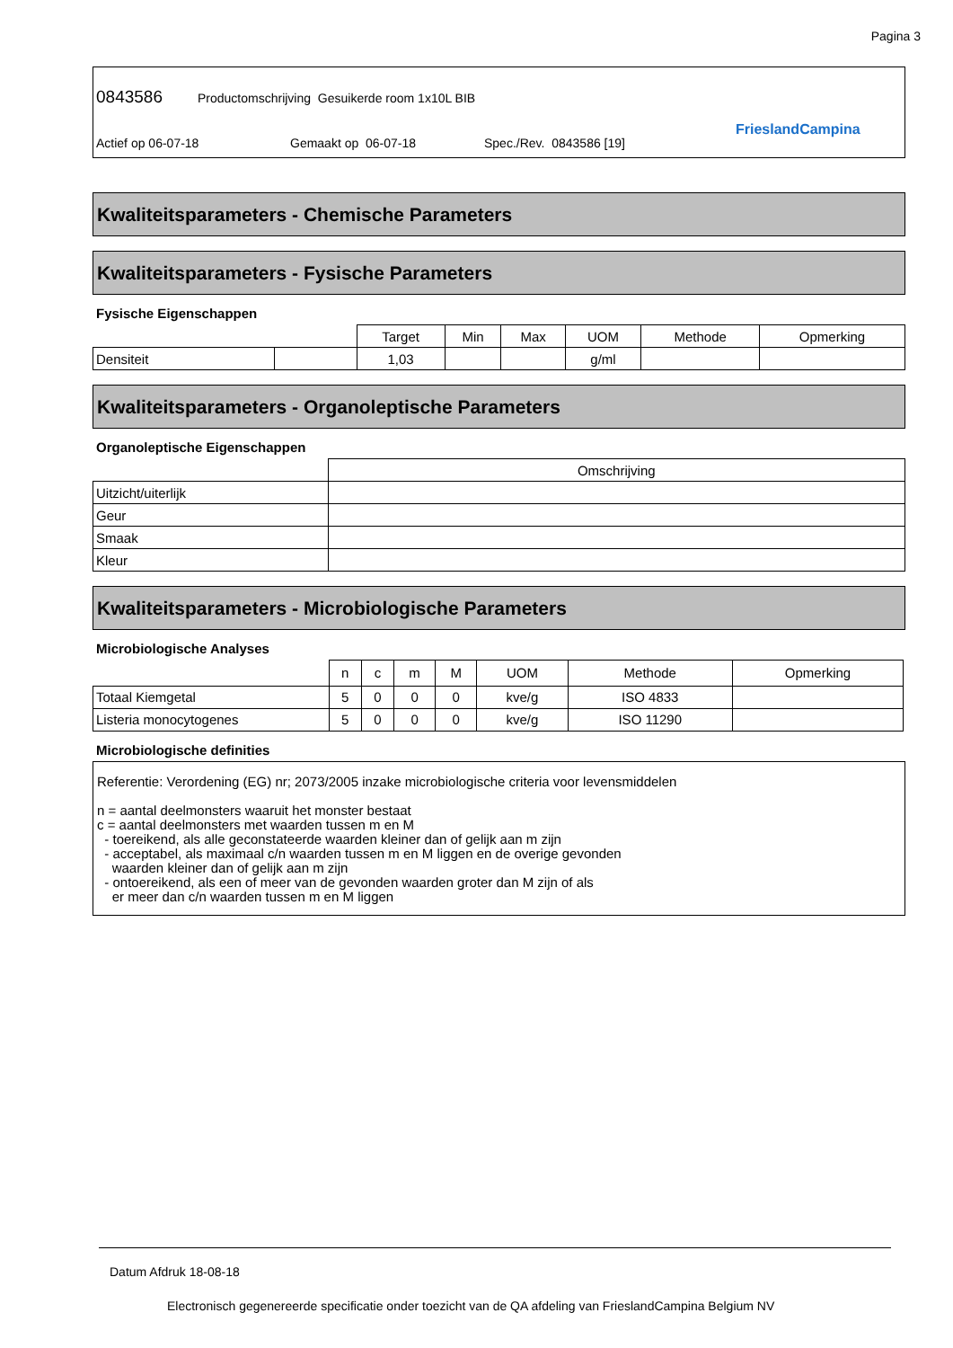Pagina 3
0843586
Productomschrijving Gesuikerde room 1x10L BIB
Actief op 06-07-18 Gemaakt op 06-07-18 Spec./Rev. 0843586 [19]
FrieslandCampina
Kwaliteitsparameters - Chemische Parameters
Kwaliteitsparameters - Fysische Parameters
Fysische Eigenschappen
| | | Target | Min | Max | UOM | Methode | Opmerking |
| --- | --- | --- | --- | --- | --- | --- | --- |
| Densiteit | | 1,03 | | | g/ml | | |
Kwaliteitsparameters - Organoleptische Parameters
Organoleptische Eigenschappen
| | Omschrijving |
| --- | --- |
| Uitzicht/uiterlijk | |
| Geur | |
| Smaak | |
| Kleur | |
Kwaliteitsparameters - Microbiologische Parameters
Microbiologische Analyses
| | n | c | m | M | UOM | Methode | Opmerking |
| --- | --- | --- | --- | --- | --- | --- | --- |
| Totaal Kiemgetal | 5 | 0 | 0 | 0 | kve/g | ISO 4833 | |
| Listeria monocytogenes | 5 | 0 | 0 | 0 | kve/g | ISO 11290 | |
Microbiologische definities
Referentie: Verordening (EG) nr; 2073/2005 inzake microbiologische criteria voor levensmiddelen
n = aantal deelmonsters waaruit het monster bestaat
c = aantal deelmonsters met waarden tussen m en M
- toereikend, als alle geconstateerde waarden kleiner dan of gelijk aan m zijn
- acceptabel, als maximaal c/n waarden tussen m en M liggen en de overige gevonden
waarden kleiner dan of gelijk aan m zijn
- ontoereikend, als een of meer van de gevonden waarden groter dan M zijn of als
er meer dan c/n waarden tussen m en M liggen
Datum Afdruk 18-08-18
Electronisch gegenereerde specificatie onder toezicht van de QA afdeling van FrieslandCampina Belgium NV